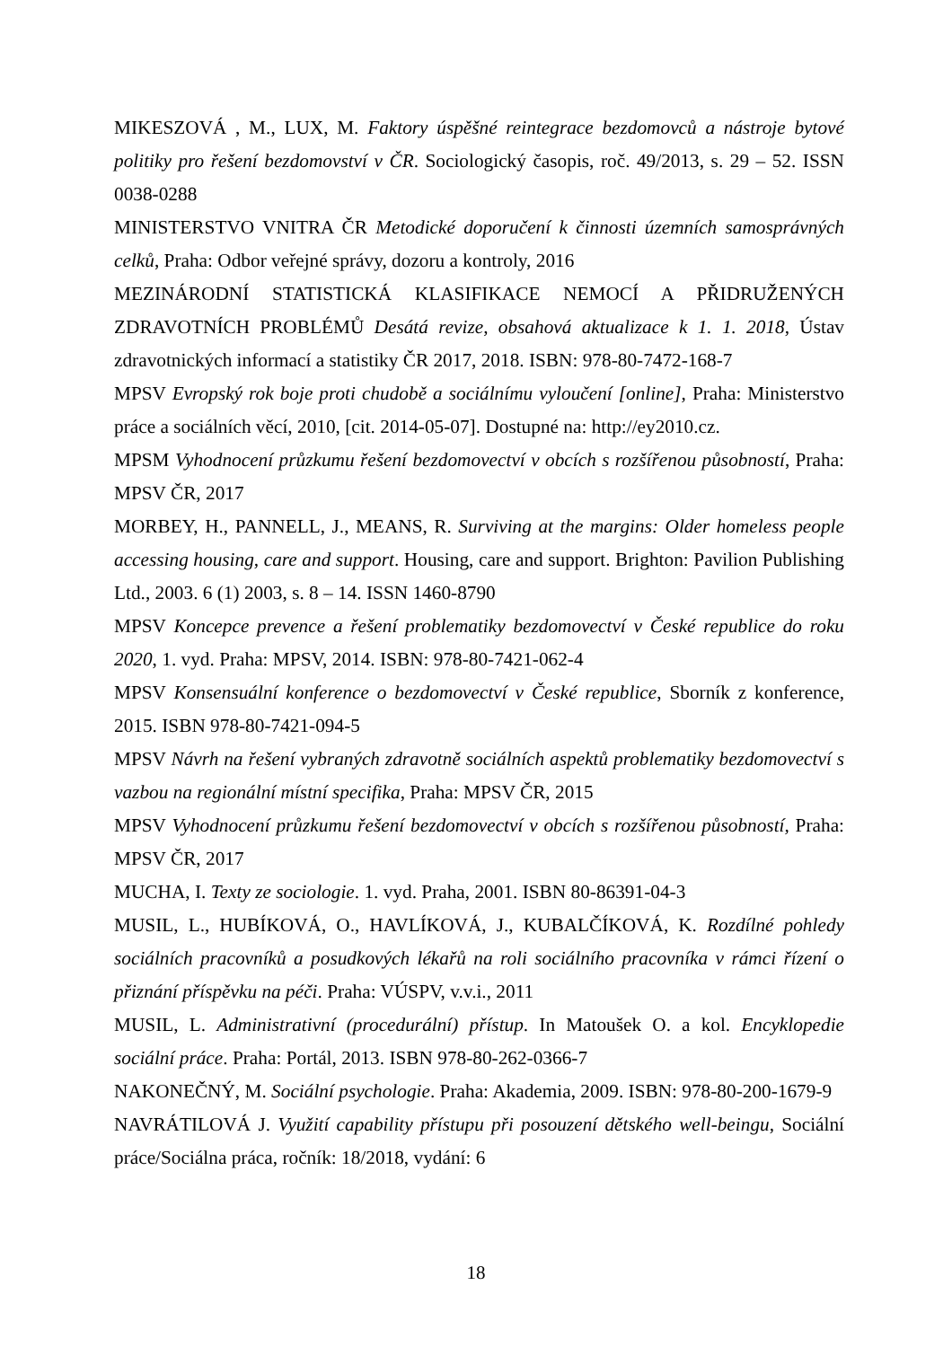MIKESZOVÁ , M., LUX, M. Faktory úspěšné reintegrace bezdomovců a nástroje bytové politiky pro řešení bezdomovství v ČR. Sociologický časopis, roč. 49/2013, s. 29 – 52. ISSN 0038-0288
MINISTERSTVO VNITRA ČR Metodické doporučení k činnosti územních samosprávných celků, Praha: Odbor veřejné správy, dozoru a kontroly, 2016
MEZINÁRODNÍ STATISTICKÁ KLASIFIKACE NEMOCÍ A PŘIDRUŽENÝCH ZDRAVOTNÍCH PROBLÉMŮ Desátá revize, obsahová aktualizace k 1. 1. 2018, Ústav zdravotnických informací a statistiky ČR 2017, 2018. ISBN: 978-80-7472-168-7
MPSV Evropský rok boje proti chudobě a sociálnímu vyloučení [online], Praha: Ministerstvo práce a sociálních věcí, 2010, [cit. 2014-05-07]. Dostupné na: http://ey2010.cz.
MPSM Vyhodnocení průzkumu řešení bezdomovectví v obcích s rozšířenou působností, Praha: MPSV ČR, 2017
MORBEY, H., PANNELL, J., MEANS, R. Surviving at the margins: Older homeless people accessing housing, care and support. Housing, care and support. Brighton: Pavilion Publishing Ltd., 2003. 6 (1) 2003, s. 8 – 14. ISSN 1460-8790
MPSV Koncepce prevence a řešení problematiky bezdomovectví v České republice do roku 2020, 1. vyd. Praha: MPSV, 2014. ISBN: 978-80-7421-062-4
MPSV Konsensuální konference o bezdomovectví v České republice, Sborník z konference, 2015. ISBN 978-80-7421-094-5
MPSV Návrh na řešení vybraných zdravotně sociálních aspektů problematiky bezdomovectví s vazbou na regionální místní specifika, Praha: MPSV ČR, 2015
MPSV Vyhodnocení průzkumu řešení bezdomovectví v obcích s rozšířenou působností, Praha: MPSV ČR, 2017
MUCHA, I. Texty ze sociologie. 1. vyd. Praha, 2001. ISBN 80-86391-04-3
MUSIL, L., HUBÍKOVÁ, O., HAVLÍKOVÁ, J., KUBALČÍKOVÁ, K. Rozdílné pohledy sociálních pracovníků a posudkových lékařů na roli sociálního pracovníka v rámci řízení o přiznání příspěvku na péči. Praha: VÚSPV, v.v.i., 2011
MUSIL, L. Administrativní (procedurální) přístup. In Matoušek O. a kol. Encyklopedie sociální práce. Praha: Portál, 2013. ISBN 978-80-262-0366-7
NAKONEČNÝ, M. Sociální psychologie. Praha: Akademia, 2009. ISBN: 978-80-200-1679-9
NAVRÁTILOVÁ J. Využití capability přístupu při posouzení dětského well-beingu, Sociální práce/Sociálna práca, ročník: 18/2018, vydání: 6
18